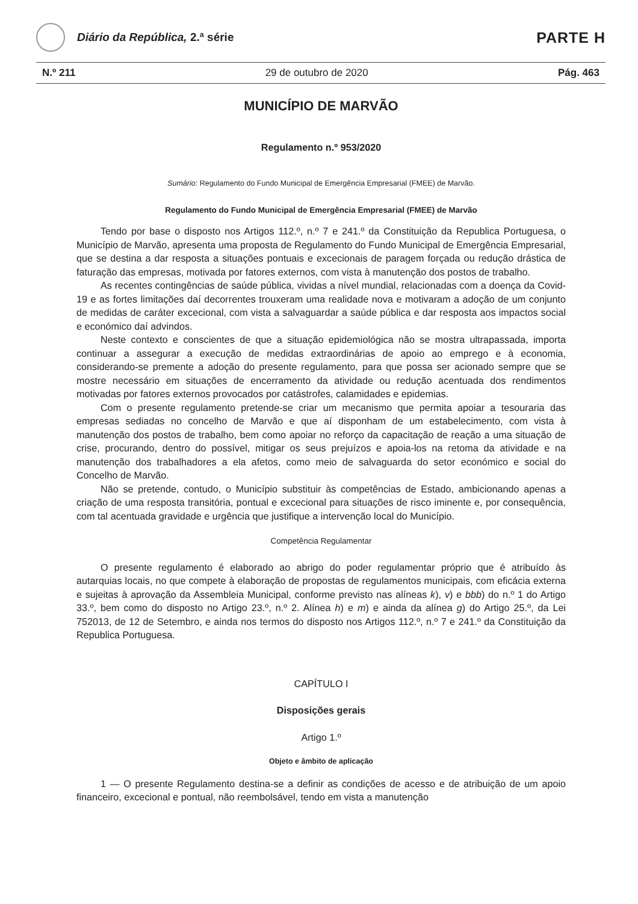Diário da República, 2.ª série
PARTE H
N.º 211 29 de outubro de 2020 Pág. 463
MUNICÍPIO DE MARVÃO
Regulamento n.º 953/2020
Sumário: Regulamento do Fundo Municipal de Emergência Empresarial (FMEE) de Marvão.
Regulamento do Fundo Municipal de Emergência Empresarial (FMEE) de Marvão
Tendo por base o disposto nos Artigos 112.º, n.º 7 e 241.º da Constituição da Republica Portuguesa, o Município de Marvão, apresenta uma proposta de Regulamento do Fundo Municipal de Emergência Empresarial, que se destina a dar resposta a situações pontuais e excecionais de paragem forçada ou redução drástica de faturação das empresas, motivada por fatores externos, com vista à manutenção dos postos de trabalho.
As recentes contingências de saúde pública, vividas a nível mundial, relacionadas com a doença da Covid-19 e as fortes limitações daí decorrentes trouxeram uma realidade nova e motivaram a adoção de um conjunto de medidas de caráter excecional, com vista a salvaguardar a saúde pública e dar resposta aos impactos social e económico daí advindos.
Neste contexto e conscientes de que a situação epidemiológica não se mostra ultrapassada, importa continuar a assegurar a execução de medidas extraordinárias de apoio ao emprego e à economia, considerando-se premente a adoção do presente regulamento, para que possa ser acionado sempre que se mostre necessário em situações de encerramento da atividade ou redução acentuada dos rendimentos motivadas por fatores externos provocados por catástrofes, calamidades e epidemias.
Com o presente regulamento pretende-se criar um mecanismo que permita apoiar a tesouraria das empresas sediadas no concelho de Marvão e que aí disponham de um estabelecimento, com vista à manutenção dos postos de trabalho, bem como apoiar no reforço da capacitação de reação a uma situação de crise, procurando, dentro do possível, mitigar os seus prejuízos e apoia-los na retoma da atividade e na manutenção dos trabalhadores a ela afetos, como meio de salvaguarda do setor económico e social do Concelho de Marvão.
Não se pretende, contudo, o Município substituir às competências de Estado, ambicionando apenas a criação de uma resposta transitória, pontual e excecional para situações de risco iminente e, por consequência, com tal acentuada gravidade e urgência que justifique a intervenção local do Município.
Competência Regulamentar
O presente regulamento é elaborado ao abrigo do poder regulamentar próprio que é atribuído às autarquias locais, no que compete à elaboração de propostas de regulamentos municipais, com eficácia externa e sujeitas à aprovação da Assembleia Municipal, conforme previsto nas alíneas k), v) e bbb) do n.º 1 do Artigo 33.º, bem como do disposto no Artigo 23.º, n.º 2. Alínea h) e m) e ainda da alínea g) do Artigo 25.º, da Lei 752013, de 12 de Setembro, e ainda nos termos do disposto nos Artigos 112.º, n.º 7 e 241.º da Constituição da Republica Portuguesa.
CAPÍTULO I
Disposições gerais
Artigo 1.º
Objeto e âmbito de aplicação
1 — O presente Regulamento destina-se a definir as condições de acesso e de atribuição de um apoio financeiro, excecional e pontual, não reembolsável, tendo em vista a manutenção